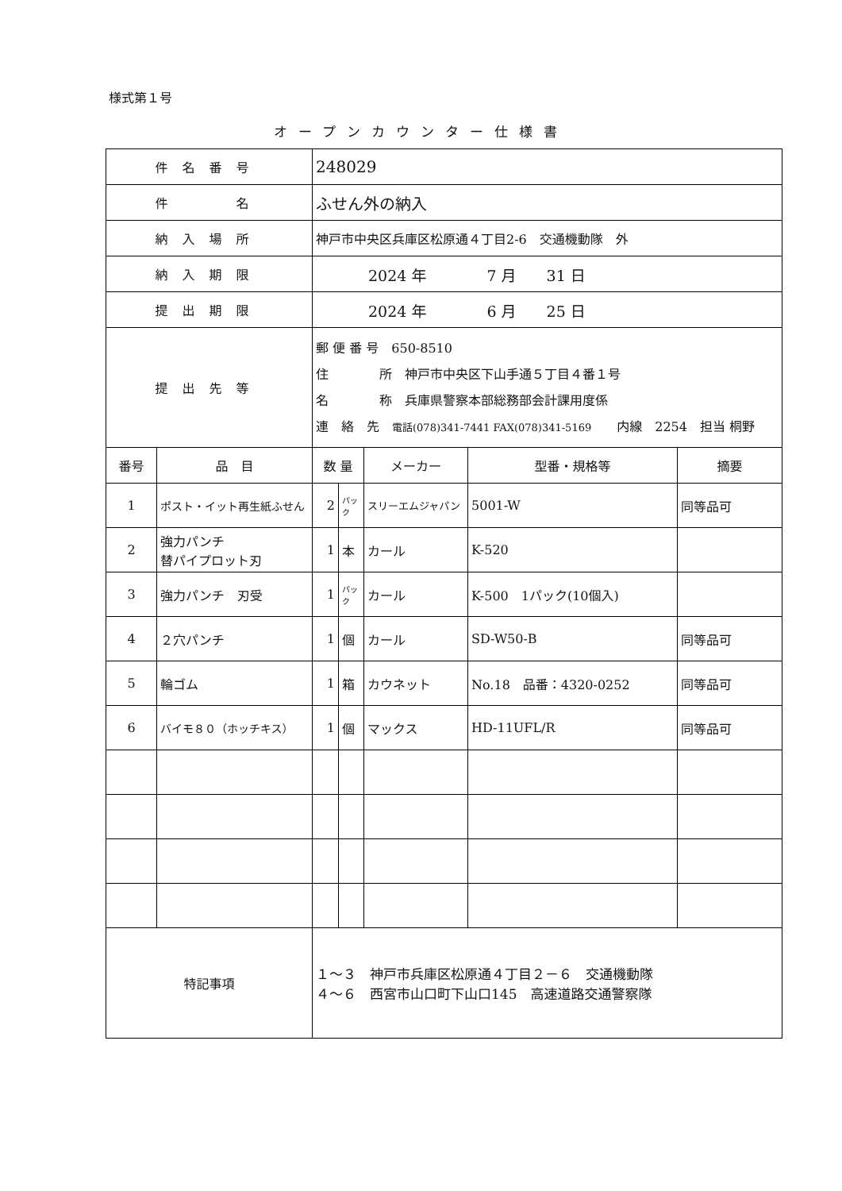様式第１号
オープンカウンター仕様書
| 件名番号 | | 248029 | | | | |
| 件 名 | | ふせん外の納入 | | | | |
| 納入場所 | | 神戸市中央区兵庫区松原通４丁目2-6 交通機動隊 外 | | | | |
| 納入期限 | | 2024 年 7 月 31 日 | | | | |
| 提出期限 | | 2024 年 6 月 25 日 | | | | |
| 提出先等 | | 郵 便 番 号 650-8510 住 所 神戸市中央区下山手通５丁目４番１号 名 称 兵庫県警察本部総務部会計課用度係 連 絡 先 電話(078)341-7441 FAX(078)341-5169 内線 2254 担当 桐野 | | | | |
| 番号 | 品 目 | 数 量 | | メーカー | 型番・規格等 | 摘要 |
| 1 | ポスト・イット再生紙ふせん | 2 | パック | スリーエムジャパン | 5001-W | 同等品可 |
| 2 | 強力パンチ 替パイプロット刃 | 1 | 本 | カール | K-520 | |
| 3 | 強力パンチ 刃受 | 1 | パック | カール | K-500 1パック(10個入) | |
| 4 | ２穴パンチ | 1 | 個 | カール | SD-W50-B | 同等品可 |
| 5 | 輪ゴム | 1 | 箱 | カウネット | No.18 品番：4320-0252 | 同等品可 |
| 6 | バイモ８０（ホッチキス） | 1 | 個 | マックス | HD-11UFL/R | 同等品可 |
| 特記事項 | | １～３ 神戸市兵庫区松原通４丁目２－６ 交通機動隊 ４～６ 西宮市山口町下山口145 高速道路交通警察隊 | | | | |